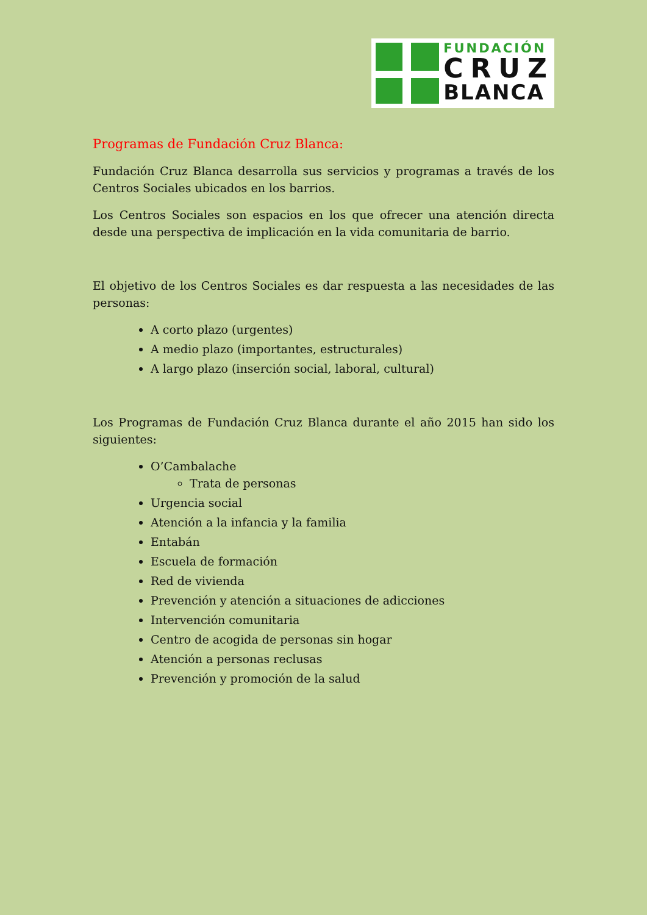FUNDACIÓN
CRUZ
BLANCA
Programas de Fundación Cruz Blanca:
Fundación Cruz Blanca desarrolla sus servicios y programas a través de los Centros Sociales ubicados en los barrios.
Los Centros Sociales son espacios en los que ofrecer una atención directa desde una perspectiva de implicación en la vida comunitaria de barrio.
El objetivo de los Centros Sociales es dar respuesta a las necesidades de las personas:
A corto plazo (urgentes)
A medio plazo (importantes, estructurales)
A largo plazo (inserción social, laboral, cultural)
Los Programas de Fundación Cruz Blanca durante el año 2015 han sido los siguientes:
O’Cambalache
Trata de personas
Urgencia social
Atención a la infancia y la familia
Entabán
Escuela de formación
Red de vivienda
Prevención y atención a situaciones de adicciones
Intervención comunitaria
Centro de acogida de personas sin hogar
Atención a personas reclusas
Prevención y promoción de la salud